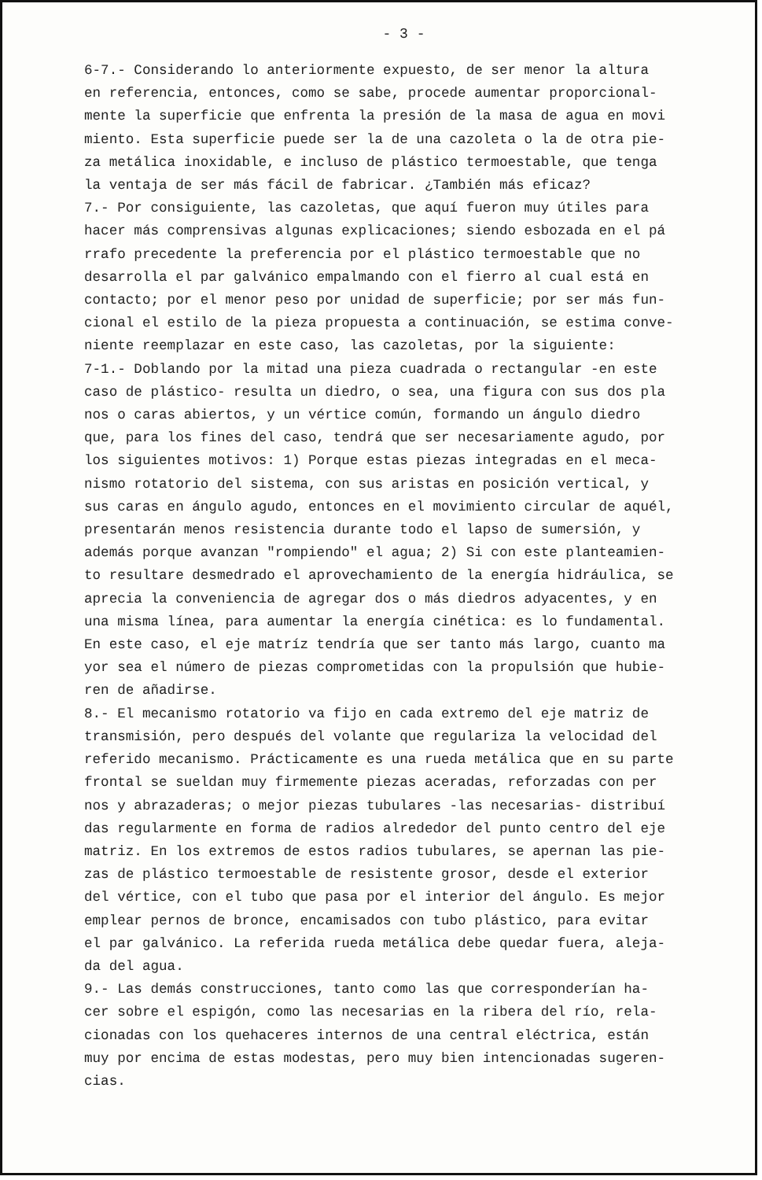- 3 -
6-7.- Considerando lo anteriormente expuesto, de ser menor la altura
en referencia, entonces, como se sabe, procede aumentar proporcional-
mente la superficie que enfrenta la presión de la masa de agua en movi
miento. Esta superficie puede ser la de una cazoleta o la de otra pie-
za metálica inoxidable, e incluso de plástico termoestable, que tenga
la ventaja de ser más fácil de fabricar. ¿También más eficaz?
7.- Por consiguiente, las cazoletas, que aquí fueron muy útiles para
hacer más comprensivas algunas explicaciones; siendo esbozada en el pá
rrafo precedente la preferencia por el plástico termoestable que no
desarrolla el par galvánico empalmando con el fierro al cual está en
contacto; por el menor peso por unidad de superficie; por ser más fun-
cional el estilo de la pieza propuesta a continuación, se estima conve-
niente reemplazar en este caso, las cazoletas, por la siguiente:
7-1.- Doblando por la mitad una pieza cuadrada o rectangular -en este
caso de plástico- resulta un diedro, o sea, una figura con sus dos pla
nos o caras abiertos, y un vértice común, formando un ángulo diedro
que, para los fines del caso, tendrá que ser necesariamente agudo, por
los siguientes motivos: 1) Porque estas piezas integradas en el meca-
nismo rotatorio del sistema, con sus aristas en posición vertical, y
sus caras en ángulo agudo, entonces en el movimiento circular de aquél,
presentarán menos resistencia durante todo el lapso de sumersión, y
además porque avanzan "rompiendo" el agua; 2) Si con este planteamien-
to resultare desmedrado el aprovechamiento de la energía hidráulica, se
aprecia la conveniencia de agregar dos o más diedros adyacentes, y en
una misma línea, para aumentar la energía cinética: es lo fundamental.
En este caso, el eje matríz tendría que ser tanto más largo, cuanto ma
yor sea el número de piezas comprometidas con la propulsión que hubie-
ren de añadirse.
8.- El mecanismo rotatorio va fijo en cada extremo del eje matriz de
transmisión, pero después del volante que regulariza la velocidad del
referido mecanismo. Prácticamente es una rueda metálica que en su parte
frontal se sueldan muy firmemente piezas aceradas, reforzadas con per
nos y abrazaderas; o mejor piezas tubulares -las necesarias- distribuí
das regularmente en forma de radios alrededor del punto centro del eje
matriz. En los extremos de estos radios tubulares, se apernan las pie-
zas de plástico termoestable de resistente grosor, desde el exterior
del vértice, con el tubo que pasa por el interior del ángulo. Es mejor
emplear pernos de bronce, encamisados con tubo plástico, para evitar
el par galvánico. La referida rueda metálica debe quedar fuera, aleja-
da del agua.
9.- Las demás construcciones, tanto como las que corresponderían ha-
cer sobre el espigón, como las necesarias en la ribera del río, rela-
cionadas con los quehaceres internos de una central eléctrica, están
muy por encima de estas modestas, pero muy bien intencionadas sugeren-
cias.